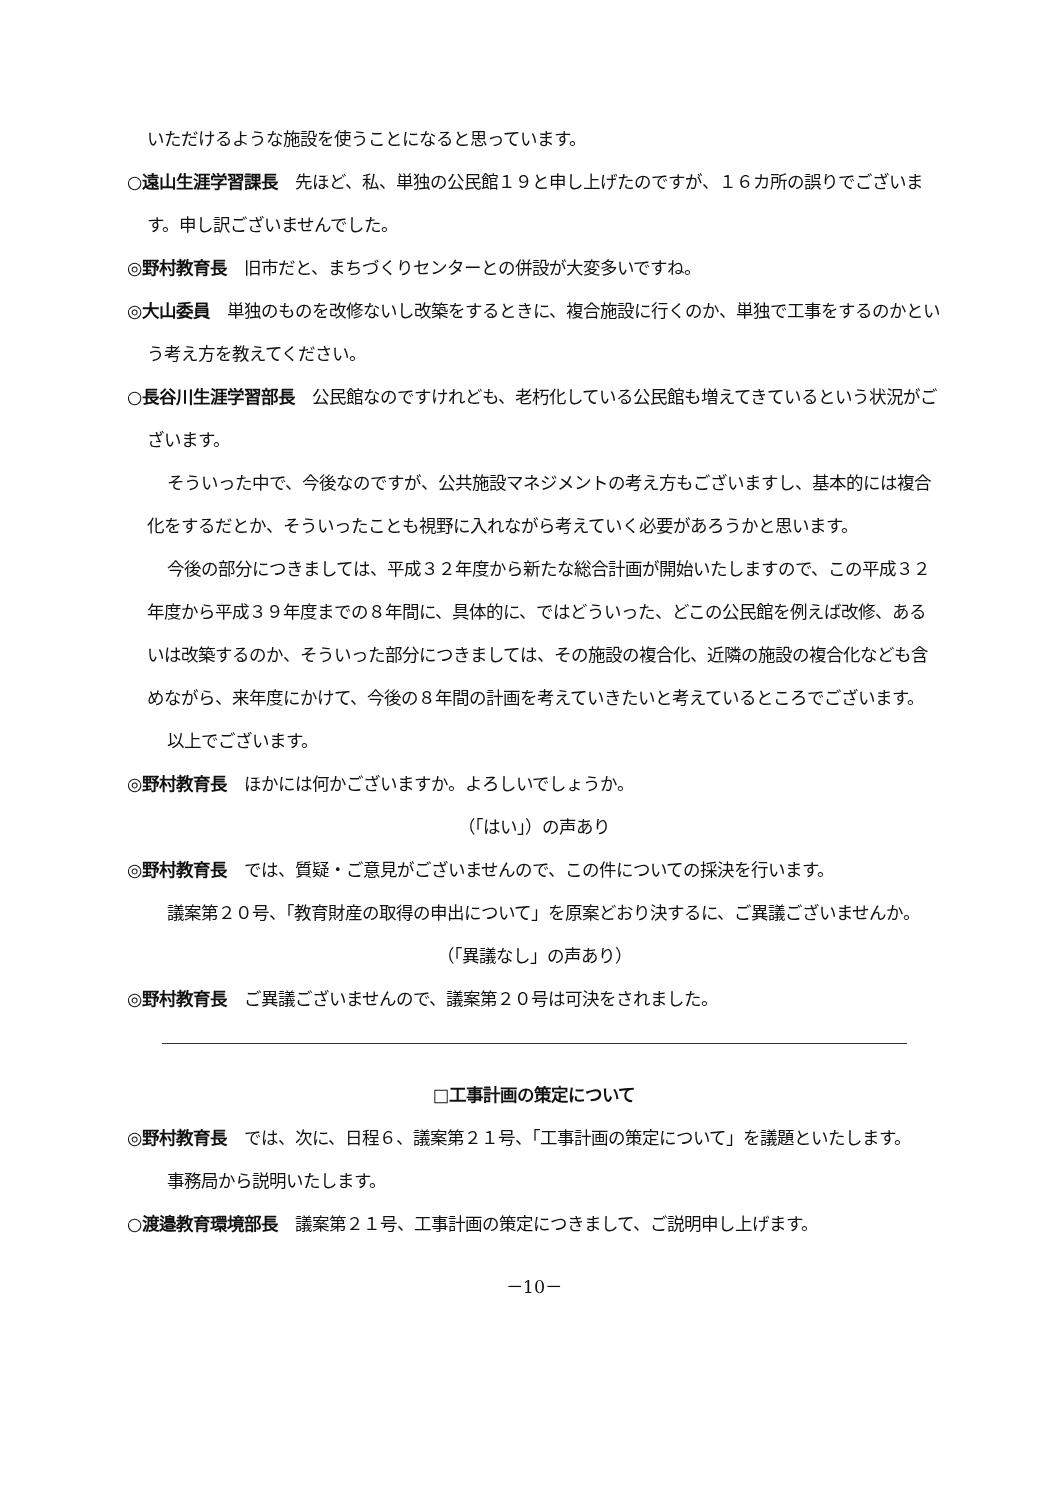いただけるような施設を使うことになると思っています。
○遠山生涯学習課長　先ほど、私、単独の公民館１９と申し上げたのですが、１６カ所の誤りでございます。申し訳ございませんでした。
◎野村教育長　旧市だと、まちづくりセンターとの併設が大変多いですね。
◎大山委員　単独のものを改修ないし改築をするときに、複合施設に行くのか、単独で工事をするのかという考え方を教えてください。
○長谷川生涯学習部長　公民館なのですけれども、老朽化している公民館も増えてきているという状況がございます。
そういった中で、今後なのですが、公共施設マネジメントの考え方もございますし、基本的には複合化をするだとか、そういったことも視野に入れながら考えていく必要があろうかと思います。
今後の部分につきましては、平成３２年度から新たな総合計画が開始いたしますので、この平成３２年度から平成３９年度までの８年間に、具体的に、ではどういった、どこの公民館を例えば改修、あるいは改築するのか、そういった部分につきましては、その施設の複合化、近隣の施設の複合化なども含めながら、来年度にかけて、今後の８年間の計画を考えていきたいと考えているところでございます。
以上でございます。
◎野村教育長　ほかには何かございますか。よろしいでしょうか。
（「はい」）の声あり
◎野村教育長　では、質疑・ご意見がございませんので、この件についての採決を行います。
議案第２０号、「教育財産の取得の申出について」を原案どおり決するに、ご異議ございませんか。
（「異議なし」の声あり）
◎野村教育長　ご異議ございませんので、議案第２０号は可決をされました。
□工事計画の策定について
◎野村教育長　では、次に、日程６、議案第２１号、「工事計画の策定について」を議題といたします。
事務局から説明いたします。
○渡邉教育環境部長　議案第２１号、工事計画の策定につきまして、ご説明申し上げます。
－10－